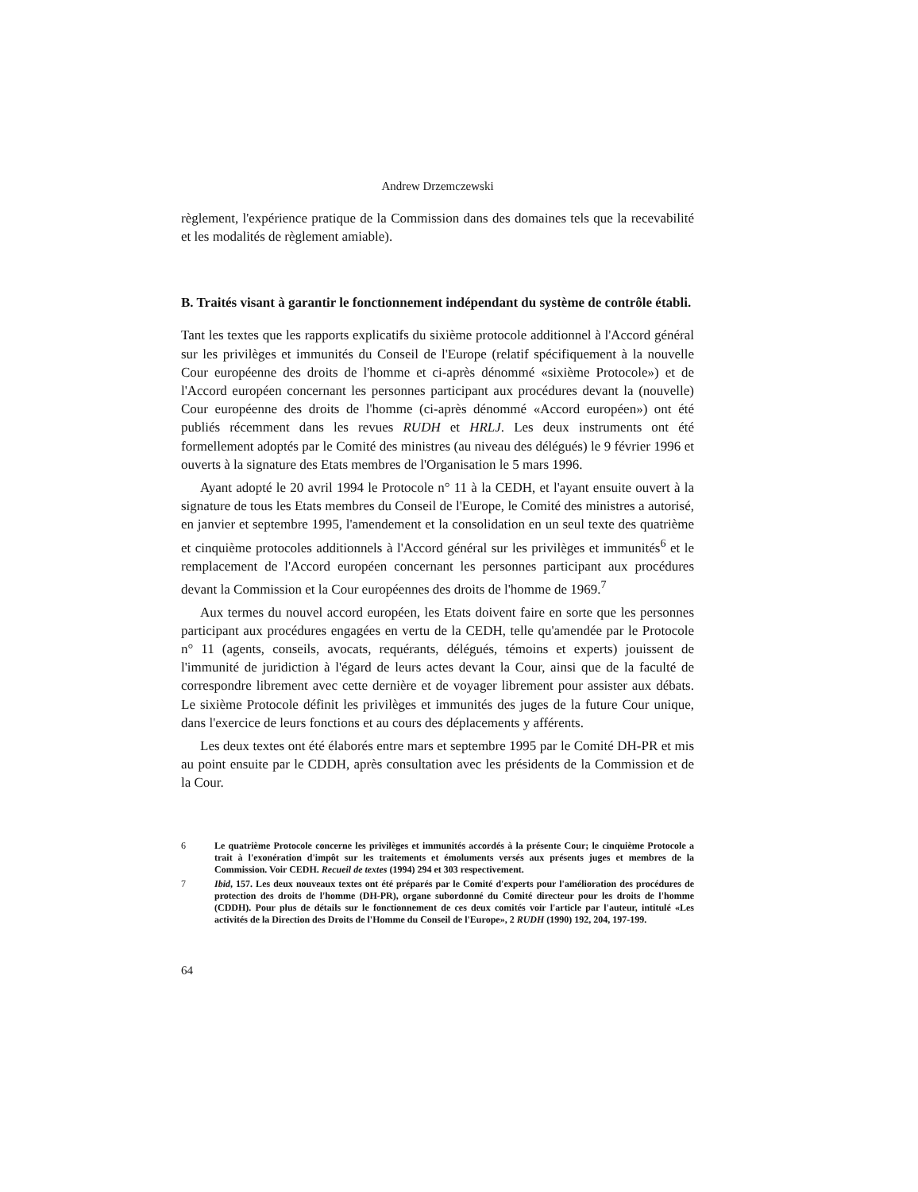Andrew Drzemczewski
règlement, l'expérience pratique de la Commission dans des domaines tels que la recevabilité et les modalités de règlement amiable).
B. Traités visant à garantir le fonctionnement indépendant du système de contrôle établi.
Tant les textes que les rapports explicatifs du sixième protocole additionnel à l'Accord général sur les privilèges et immunités du Conseil de l'Europe (relatif spécifiquement à la nouvelle Cour européenne des droits de l'homme et ci-après dénommé «sixième Protocole») et de l'Accord européen concernant les personnes participant aux procédures devant la (nouvelle) Cour européenne des droits de l'homme (ci-après dénommé «Accord européen») ont été publiés récemment dans les revues RUDH et HRLJ. Les deux instruments ont été formellement adoptés par le Comité des ministres (au niveau des délégués) le 9 février 1996 et ouverts à la signature des Etats membres de l'Organisation le 5 mars 1996.
Ayant adopté le 20 avril 1994 le Protocole n° 11 à la CEDH, et l'ayant ensuite ouvert à la signature de tous les Etats membres du Conseil de l'Europe, le Comité des ministres a autorisé, en janvier et septembre 1995, l'amendement et la consolidation en un seul texte des quatrième et cinquième protocoles additionnels à l'Accord général sur les privilèges et immunités<sup>6</sup> et le remplacement de l'Accord européen concernant les personnes participant aux procédures devant la Commission et la Cour européennes des droits de l'homme de 1969.<sup>7</sup>
Aux termes du nouvel accord européen, les Etats doivent faire en sorte que les personnes participant aux procédures engagées en vertu de la CEDH, telle qu'amendée par le Protocole n° 11 (agents, conseils, avocats, requérants, délégués, témoins et experts) jouissent de l'immunité de juridiction à l'égard de leurs actes devant la Cour, ainsi que de la faculté de correspondre librement avec cette dernière et de voyager librement pour assister aux débats. Le sixième Protocole définit les privilèges et immunités des juges de la future Cour unique, dans l'exercice de leurs fonctions et au cours des déplacements y afférents.
Les deux textes ont été élaborés entre mars et septembre 1995 par le Comité DH-PR et mis au point ensuite par le CDDH, après consultation avec les présidents de la Commission et de la Cour.
6 Le quatrième Protocole concerne les privilèges et immunités accordés à la présente Cour; le cinquième Protocole a trait à l'exonération d'impôt sur les traitements et émoluments versés aux présents juges et membres de la Commission. Voir CEDH. Recueil de textes (1994) 294 et 303 respectivement.
7 Ibid, 157. Les deux nouveaux textes ont été préparés par le Comité d'experts pour l'amélioration des procédures de protection des droits de l'homme (DH-PR), organe subordonné du Comité directeur pour les droits de l'homme (CDDH). Pour plus de détails sur le fonctionnement de ces deux comités voir l'article par l'auteur, intitulé «Les activités de la Direction des Droits de l'Homme du Conseil de l'Europe», 2 RUDH (1990) 192, 204, 197-199.
64